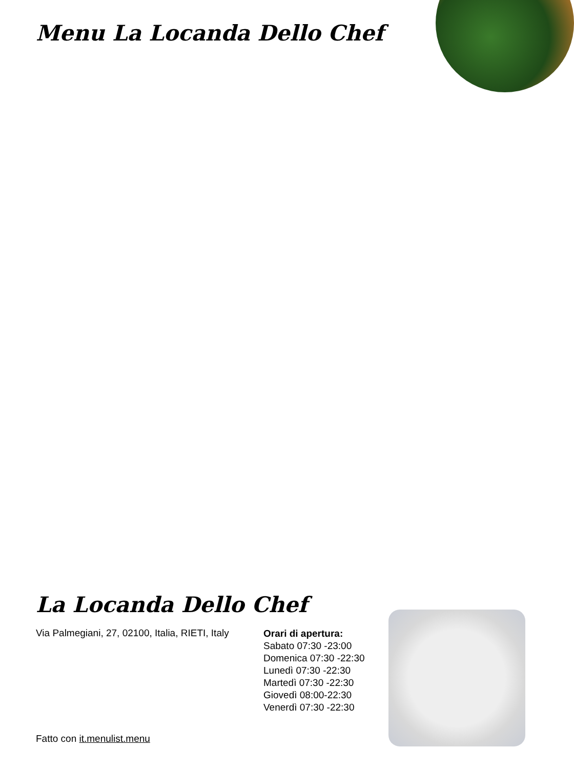Menu La Locanda Dello Chef
La Locanda Dello Chef
Via Palmegiani, 27, 02100, Italia, RIETI, Italy
Orari di apertura:
Sabato 07:30 -23:00
Domenica 07:30 -22:30
Lunedì 07:30 -22:30
Martedì 07:30 -22:30
Giovedì 08:00-22:30
Venerdì 07:30 -22:30
Fatto con it.menulist.menu